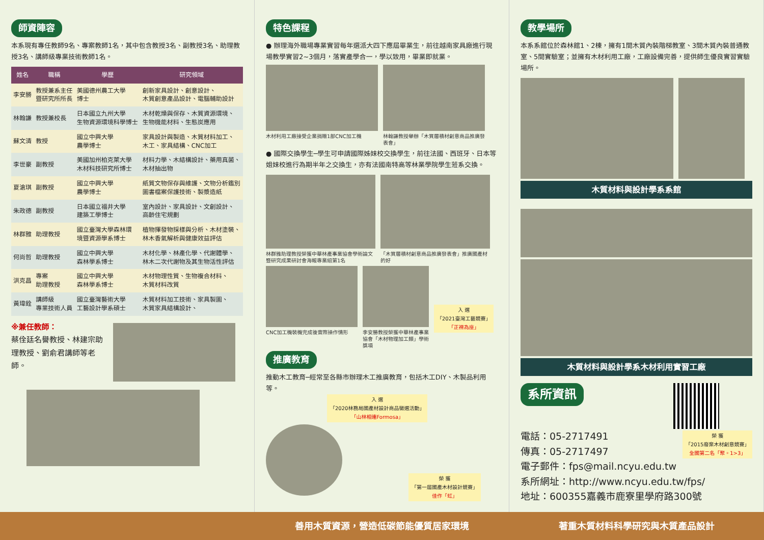師資陣容
本系現有專任教師9名、專案教師1名，其中包含教授3名、副教授3名、助理教授3名、講師級專業技術教師1名。
| 姓名 | 職稱 | 學歷 | 研究領域 |
| --- | --- | --- | --- |
| 李安勝 | 教授兼系主任 暨研究所所長 | 美國德州農工大學 博士 | 創新家具設計、創意設計、 木質創意產品設計、電腦輔助設計 |
| 林翰謙 | 教授兼校長 | 日本國立九州大學 生物資源環境科學博士 | 木材乾燥與保存、木質資源環境、 生物機能材料、生態炭應用 |
| 蘇文清 | 教授 | 國立中興大學 農學博士 | 家具設計與製造、木質材料加工、 木工、家具結構、CNC加工 |
| 李世豪 | 副教授 | 美國加州柏克萊大學 木材科技研究所博士 | 材料力學、木結構設計、藥用真菌、 木材抽出物 |
| 夏滄琪 | 副教授 | 國立中興大學 農學博士 | 紙質文物保存與維護、文物分析鑑別 圖書檔案保護技術、製漿造紙 |
| 朱政德 | 副教授 | 日本國立福井大學 建築工學博士 | 室內設計、家具設計、文創設計、 高齡住宅規劃 |
| 林群雅 | 助理教授 | 國立臺灣大學森林環 境暨資源學系博士 | 植物揮發物採樣與分析、木材塗裝、 林木香氣解析與健康效益評估 |
| 何尚哲 | 助理教授 | 國立中興大學 森林學系博士 | 木材化學、林產化學、代謝體學、 林木二次代謝物及其生物活性評估 |
| 洪克昌 | 專案 助理教授 | 國立中興大學 森林學系博士 | 木材物理性質、生物複合材料、 木質材料改質 |
| 黃瑋銓 | 講師級 專業技術人員 | 國立臺灣藝術大學 工藝設計學系碩士 | 木質材料加工技術、家具製圖、 木質家具結構設計、 |
※兼任教師：
蔡佺廷名譽教授、林建宗助理教授、劉俞君講師等老師。
特色課程
● 辦理海外職場專業實習每年選派大四下應屆畢業生，前往越南家具廠進行現場教學實習2~3個月，落實產學合一，學以致用，畢業即就業。
木材利用工廠接受企業捐贈1部CNC加工機
林翰謙教授舉辦「木質層積材創意商品推廣發表會」
● 國際交換學生─學生可申請國際姊妹校交換學生，前往法國、西班牙、日本等姐妹校進行為期半年之交換生，亦有法國南特高等林業學院學生蒞系交換。
林群雅助理教授榮獲中華林產事業協會學術論文暨研究成果研討會海報專業組第1名
「木質層積材創意商品推廣發表會」推廣國產材的好
CNC加工機裝機完成後實際操作情形
李安勝教授榮獲中華林產事業協會「木材物理加工類」學術獎項
入 選
「2021臺灣工藝競賽」
「正襟為座」
推廣教育
推動木工教育─經常至各縣市辦理木工推廣教育，包括木工DIY、木製品利用等。
入 選
「2020林務局國產材設計商品徵選活動」
「山林相連Formosa」
榮 獲
「第一屆國產木材設計競賽」
佳作「虹」
教學場所
本系系館位於森林館1、2棟，擁有1間木質內裝階梯教室、3間木質內裝普通教室、5間實驗室；並擁有木材利用工廠，工廠設備完善，提供師生優良實習實驗場所。
木質材料與設計學系系館
木質材料與設計學系木材利用實習工廠
系所資訊
電話：05-2717491
傳真：05-2717497
電子郵件：fps@mail.ncyu.edu.tw
系所網址：http://www.ncyu.edu.tw/fps/
地址：600355嘉義市鹿寮里學府路300號
榮 獲
「2015廢棄木材創意競賽」
全國第二名「聚。1>3」
善用木質資源，營造低碳節能優質居家環境 著重木質材料科學研究與木質產品設計